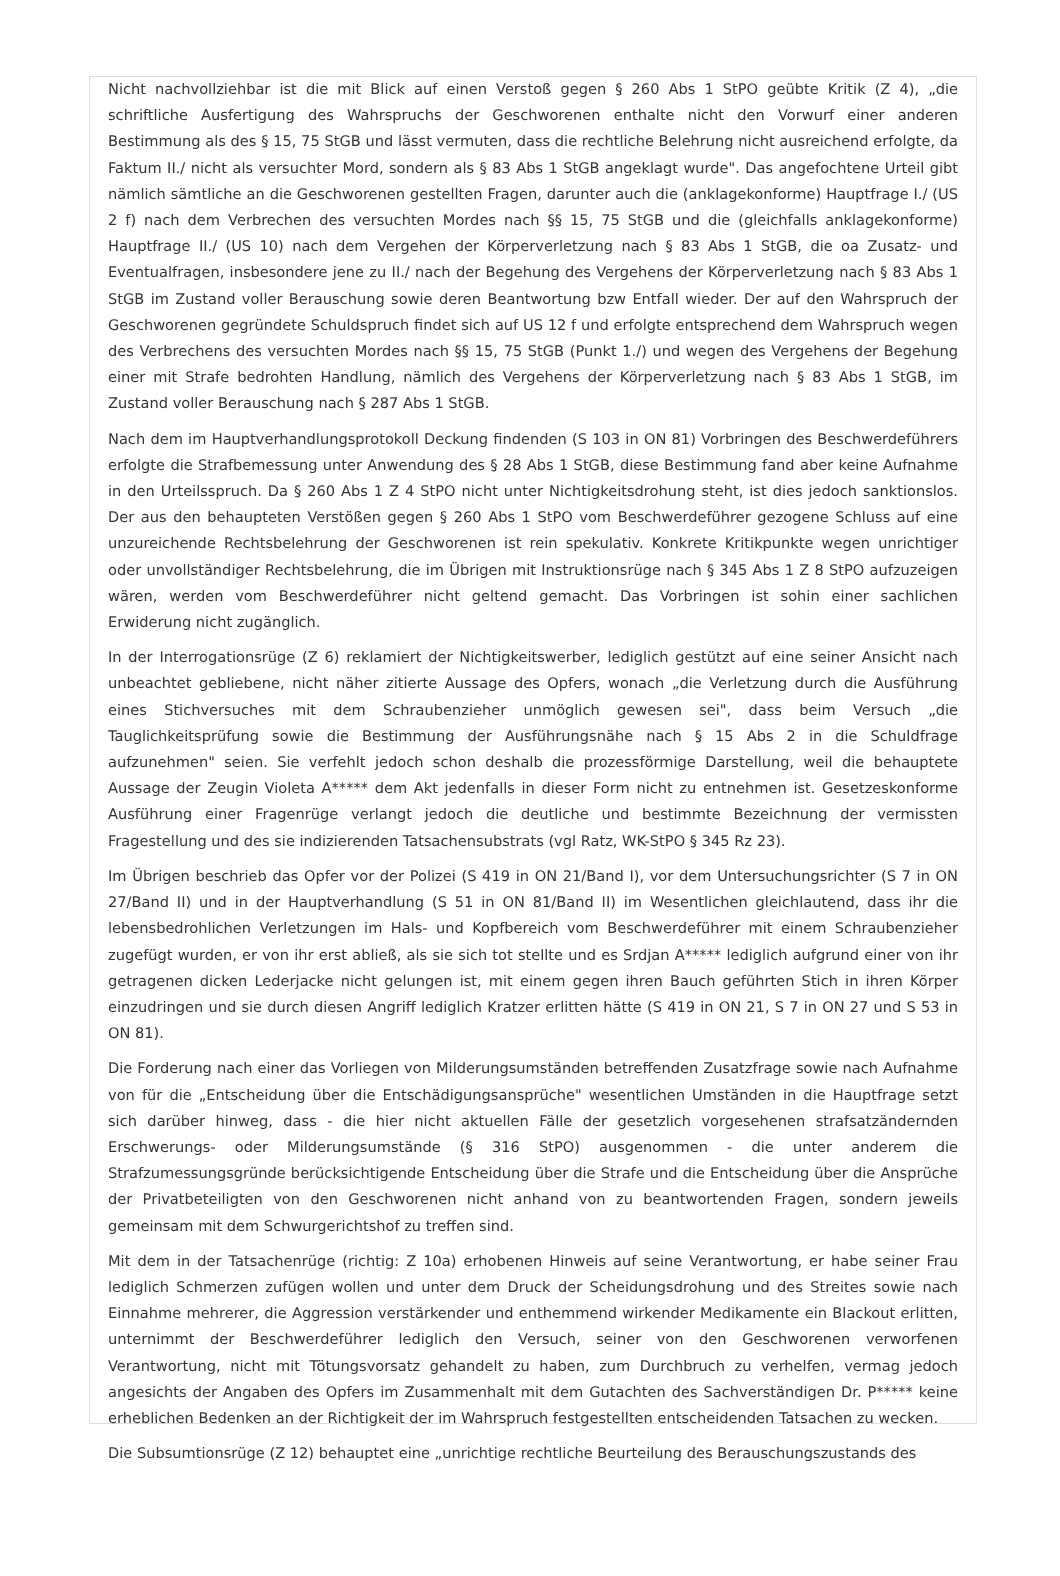Nicht nachvollziehbar ist die mit Blick auf einen Verstoß gegen § 260 Abs 1 StPO geübte Kritik (Z 4), „die schriftliche Ausfertigung des Wahrspruchs der Geschworenen enthalte nicht den Vorwurf einer anderen Bestimmung als des § 15, 75 StGB und lässt vermuten, dass die rechtliche Belehrung nicht ausreichend erfolgte, da Faktum II./ nicht als versuchter Mord, sondern als § 83 Abs 1 StGB angeklagt wurde". Das angefochtene Urteil gibt nämlich sämtliche an die Geschworenen gestellten Fragen, darunter auch die (anklagekonforme) Hauptfrage I./ (US 2 f) nach dem Verbrechen des versuchten Mordes nach §§ 15, 75 StGB und die (gleichfalls anklagekonforme) Hauptfrage II./ (US 10) nach dem Vergehen der Körperverletzung nach § 83 Abs 1 StGB, die oa Zusatz- und Eventualfragen, insbesondere jene zu II./ nach der Begehung des Vergehens der Körperverletzung nach § 83 Abs 1 StGB im Zustand voller Berauschung sowie deren Beantwortung bzw Entfall wieder. Der auf den Wahrspruch der Geschworenen gegründete Schuldspruch findet sich auf US 12 f und erfolgte entsprechend dem Wahrspruch wegen des Verbrechens des versuchten Mordes nach §§ 15, 75 StGB (Punkt 1./) und wegen des Vergehens der Begehung einer mit Strafe bedrohten Handlung, nämlich des Vergehens der Körperverletzung nach § 83 Abs 1 StGB, im Zustand voller Berauschung nach § 287 Abs 1 StGB.
Nach dem im Hauptverhandlungsprotokoll Deckung findenden (S 103 in ON 81) Vorbringen des Beschwerdeführers erfolgte die Strafbemessung unter Anwendung des § 28 Abs 1 StGB, diese Bestimmung fand aber keine Aufnahme in den Urteilsspruch. Da § 260 Abs 1 Z 4 StPO nicht unter Nichtigkeitsdrohung steht, ist dies jedoch sanktionslos. Der aus den behaupteten Verstößen gegen § 260 Abs 1 StPO vom Beschwerdeführer gezogene Schluss auf eine unzureichende Rechtsbelehrung der Geschworenen ist rein spekulativ. Konkrete Kritikpunkte wegen unrichtiger oder unvollständiger Rechtsbelehrung, die im Übrigen mit Instruktionsrüge nach § 345 Abs 1 Z 8 StPO aufzuzeigen wären, werden vom Beschwerdeführer nicht geltend gemacht. Das Vorbringen ist sohin einer sachlichen Erwiderung nicht zugänglich.
In der Interrogationsrüge (Z 6) reklamiert der Nichtigkeitswerber, lediglich gestützt auf eine seiner Ansicht nach unbeachtet gebliebene, nicht näher zitierte Aussage des Opfers, wonach „die Verletzung durch die Ausführung eines Stichversuches mit dem Schraubenzieher unmöglich gewesen sei", dass beim Versuch „die Tauglichkeitsprüfung sowie die Bestimmung der Ausführungsnähe nach § 15 Abs 2 in die Schuldfrage aufzunehmen" seien. Sie verfehlt jedoch schon deshalb die prozessförmige Darstellung, weil die behauptete Aussage der Zeugin Violeta A***** dem Akt jedenfalls in dieser Form nicht zu entnehmen ist. Gesetzeskonforme Ausführung einer Fragenrüge verlangt jedoch die deutliche und bestimmte Bezeichnung der vermissten Fragestellung und des sie indizierenden Tatsachensubstrats (vgl Ratz, WK-StPO § 345 Rz 23).
Im Übrigen beschrieb das Opfer vor der Polizei (S 419 in ON 21/Band I), vor dem Untersuchungsrichter (S 7 in ON 27/Band II) und in der Hauptverhandlung (S 51 in ON 81/Band II) im Wesentlichen gleichlautend, dass ihr die lebensbedrohlichen Verletzungen im Hals- und Kopfbereich vom Beschwerdeführer mit einem Schraubenzieher zugefügt wurden, er von ihr erst abließ, als sie sich tot stellte und es Srdjan A***** lediglich aufgrund einer von ihr getragenen dicken Lederjacke nicht gelungen ist, mit einem gegen ihren Bauch geführten Stich in ihren Körper einzudringen und sie durch diesen Angriff lediglich Kratzer erlitten hätte (S 419 in ON 21, S 7 in ON 27 und S 53 in ON 81).
Die Forderung nach einer das Vorliegen von Milderungsumständen betreffenden Zusatzfrage sowie nach Aufnahme von für die „Entscheidung über die Entschädigungsansprüche" wesentlichen Umständen in die Hauptfrage setzt sich darüber hinweg, dass - die hier nicht aktuellen Fälle der gesetzlich vorgesehenen strafsatzändernden Erschwerungs- oder Milderungsumstände (§ 316 StPO) ausgenommen - die unter anderem die Strafzumessungsgründe berücksichtigende Entscheidung über die Strafe und die Entscheidung über die Ansprüche der Privatbeteiligten von den Geschworenen nicht anhand von zu beantwortenden Fragen, sondern jeweils gemeinsam mit dem Schwurgerichtshof zu treffen sind.
Mit dem in der Tatsachenrüge (richtig: Z 10a) erhobenen Hinweis auf seine Verantwortung, er habe seiner Frau lediglich Schmerzen zufügen wollen und unter dem Druck der Scheidungsdrohung und des Streites sowie nach Einnahme mehrerer, die Aggression verstärkender und enthemmend wirkender Medikamente ein Blackout erlitten, unternimmt der Beschwerdeführer lediglich den Versuch, seiner von den Geschworenen verworfenen Verantwortung, nicht mit Tötungsvorsatz gehandelt zu haben, zum Durchbruch zu verhelfen, vermag jedoch angesichts der Angaben des Opfers im Zusammenhalt mit dem Gutachten des Sachverständigen Dr. P***** keine erheblichen Bedenken an der Richtigkeit der im Wahrspruch festgestellten entscheidenden Tatsachen zu wecken.
Die Subsumtionsrüge (Z 12) behauptet eine „unrichtige rechtliche Beurteilung des Berauschungszustands des